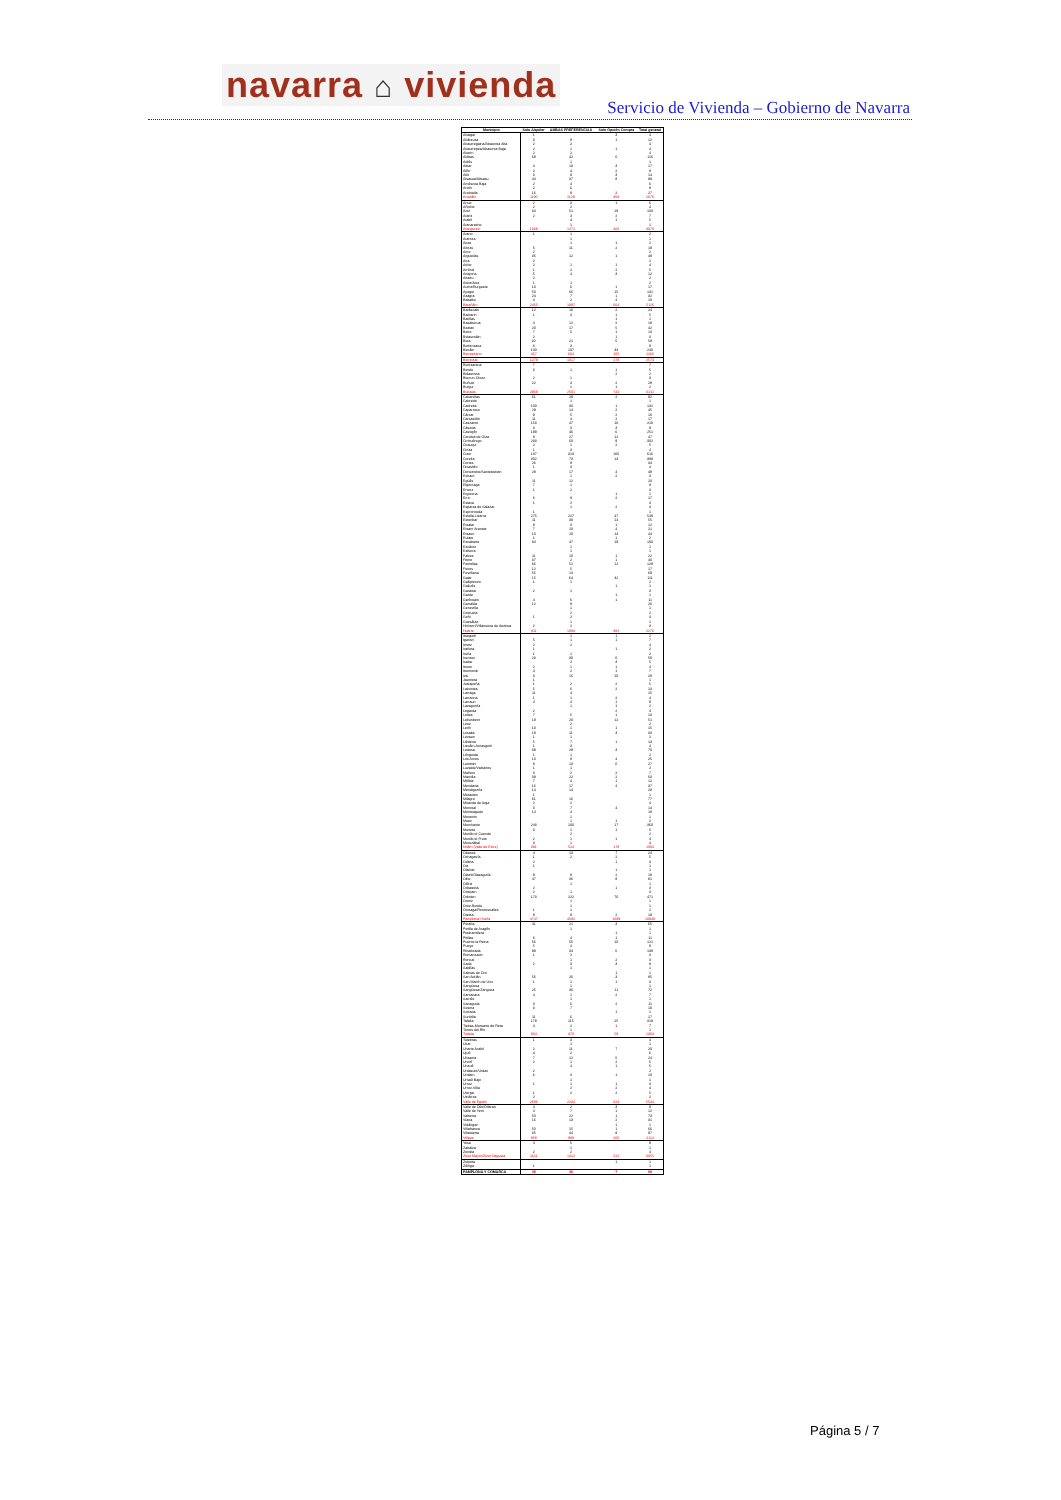navarra ⌂ vivienda
Servicio de Vivienda – Gobierno de Navarra
| Municipio | Solo Alquiler | AMBAS PREFERENCIAS | Solo Opción Compra | Total general |
| --- | --- | --- | --- | --- |
| Abaigar | 1 | | 3 | 4 |
| Abárzuza | 3 | 8 | 1 | 12 |
| Abaurregaina/Abaurrea Alta | 2 | 2 | | 4 |
| Abaurrepea/Abaurrea Baja | 2 | 1 | 1 | 4 |
| Aberin | 2 | 2 | | 4 |
| Ablitas | 68 | 42 | 6 | 116 |
| Adiós | | 1 | | 1 |
| Aibar | 4 | 10 | 3 | 17 |
| Allín | 2 | 4 | 2 | 8 |
| Allo | 3 | 8 | 3 | 14 |
| Alsasua/Altsasu | 44 | 37 | 8 | 89 |
| Améscoa Baja | 2 | 4 | | 6 |
| Ancín | 2 | 6 | | 8 |
| Andosilla | 16 | 9 | 2 | 27 |
| Ansoáin | 1190 | 1128 | 358 | 2676 |
| Anue | 2 | 3 | 1 | 6 |
| Añorbe | 2 | 2 | | 4 |
| Aoiz | 34 | 51 | 18 | 103 |
| Araitz | 2 | 3 | 2 | 7 |
| Arakil | | 4 | 1 | 5 |
| Aranarache | | 1 | | 1 |
| Aranguren | 1339 | 1271 | 460 | 3070 |
| Arano | 1 | 1 | | 2 |
| Arantza | | 1 | | 1 |
| Arias | | 1 | 1 | 2 |
| Arbizu | 5 | 11 | 2 | 18 |
| Arce | 2 | | | 2 |
| Arguedas | 35 | 12 | 1 | 48 |
| Aria | 2 | | | 2 |
| Aribe | 2 | 1 | 1 | 4 |
| Arróniz | 1 | 2 | 2 | 5 |
| Artajona | 5 | 4 | 3 | 12 |
| Artazu | 2 | | | 2 |
| Atetz/Atez | 1 | 1 | | 2 |
| Auritz/Burguete | 10 | 6 | 1 | 17 |
| Ayegui | 50 | 66 | 15 | 131 |
| Azagra | 24 | 7 | 1 | 32 |
| Bakaiku | 4 | 2 | 4 | 10 |
| Barañáin | 2455 | 1997 | 664 | 5116 |
| Barásoain | 12 | 10 | 2 | 24 |
| Barbarin | 1 | 3 | 1 | 5 |
| Barillas | | | 1 | 1 |
| Basaburua | 4 | 12 | 2 | 18 |
| Baztan | 20 | 17 | 5 | 42 |
| Beire | 7 | 5 | 1 | 13 |
| Belascoáin | 2 | | 1 | 3 |
| Bera | 32 | 21 | 5 | 58 |
| Berbinzana | 6 | 3 | | 9 |
| Beriáin | 100 | 107 | 33 | 240 |
| Berrioplano | 457 | 604 | 205 | 1266 |
| Berriozar | 1279 | 1017 | 278 | 2574 |
| Bertizarana | 7 | | | 7 |
| Betelu | 3 | 1 | 1 | 5 |
| Bidaurreta | | | 2 | 2 |
| Biurrun-Olcoz | 2 | 1 | | 3 |
| Buñuel | 22 | 4 | 2 | 28 |
| Burgui | | 1 | 1 | 2 |
| Burlada | 2969 | 2501 | 741 | 6211 |
| Cabanillas | 61 | 29 | 2 | 92 |
| Cabredo | | 1 | | 1 |
| Cadreita | 100 | 30 | 1 | 131 |
| Caparroso | 29 | 14 | 2 | 45 |
| Cárcar | 9 | 5 | 2 | 16 |
| Carcastillo | 11 | 4 | 2 | 17 |
| Cascante | 153 | 47 | 10 | 210 |
| Cáseda | 3 | 3 | 3 | 9 |
| Castejón | 199 | 46 | 6 | 251 |
| Cendea de Olza | 8 | 27 | 12 | 47 |
| Cintruénigo | 233 | 60 | 9 | 302 |
| Cirauqui | 2 | 1 | 2 | 5 |
| Ciriza | 1 | 3 | | 4 |
| Cizur | 137 | 313 | 166 | 616 |
| Corella | 302 | 73 | 13 | 388 |
| Cortes | 26 | 8 | | 34 |
| Dicastillo | 1 | 3 | | 4 |
| Doneztebe/Santesteban | 28 | 17 | 4 | 49 |
| Echarri | | 1 | 2 | 3 |
| Egüés | 11 | 12 | | 23 |
| Elgorriaga | 7 | 1 | | 8 |
| Eneriz | 1 | 2 | | 3 |
| Ergoiena | | | 1 | 1 |
| Erro | 6 | 9 | 2 | 17 |
| Eslava | 1 | 2 | | 3 |
| Esparza de Salazar | | 1 | 2 | 3 |
| Espronceda | 1 | | | 1 |
| Estella-Lizarra | 275 | 227 | 47 | 549 |
| Esteribar | 11 | 30 | 14 | 55 |
| Etxalar | 8 | 3 | 1 | 12 |
| Etxarri Aranatz | 7 | 10 | 4 | 21 |
| Etxauri | 10 | 20 | 14 | 44 |
| Eulate | 1 | | 1 | 2 |
| Ezcabarte | 34 | 47 | 19 | 100 |
| Ezcároz | | 1 | | 1 |
| Ezkurra | | 1 | | 1 |
| Falces | 11 | 10 | 1 | 22 |
| Fitero | 37 | 2 | 1 | 40 |
| Fontellas | 66 | 51 | 12 | 129 |
| Funes | 12 | 5 | | 17 |
| Fustiñana | 55 | 14 | | 69 |
| Galar | 15 | 64 | 32 | 111 |
| Gallipienzo | 1 | 1 | | 2 |
| Gallués | | | 1 | 1 |
| Garaioa | 2 | 1 | | 3 |
| Garde | | | 1 | 1 |
| Garínoain | 4 | 6 | 1 | 11 |
| Garralda | 12 | 8 | | 20 |
| Genevilla | | 1 | | 1 |
| Goizueta | | 2 | | 2 |
| Goñi | 1 | 2 | | 3 |
| Guesálaz | | 1 | | 1 |
| Hiriberri/Villanueva de Aezkoa | 2 | 1 | | 3 |
| Huarte | 811 | 1084 | 381 | 2276 |
| Ibargoiti | | 1 | 1 | 2 |
| Igantzi | 5 | 1 | 1 | 7 |
| Imotz | 2 | 2 | | 4 |
| Irañeta | 1 | | 1 | 2 |
| Iruña | 1 | 1 | | 2 |
| Irurtzun | 23 | 30 | 6 | 59 |
| Isaba | | 2 | 3 | 5 |
| Ituren | 2 | 1 | 1 | 4 |
| Iturmendi | 4 | 2 | 1 | 7 |
| Iza | 3 | 15 | 10 | 28 |
| Jaurrieta | 1 | | | 1 |
| Juslapeña | 1 | 2 | 2 | 5 |
| Lakuntza | 5 | 6 | 2 | 13 |
| Larraga | 11 | 4 | | 15 |
| Larraona | 1 | 1 | 2 | 4 |
| Larraun | 4 | 4 | 1 | 9 |
| Lazagurría | | 1 | 1 | 2 |
| Legarda | 2 | | 2 | 4 |
| Leitza | 7 | 5 | 1 | 13 |
| Lekunberri | 19 | 20 | 12 | 51 |
| Leoz | | 2 | | 2 |
| Lerín | 13 | 1 | 1 | 15 |
| Lesaka | 19 | 11 | 3 | 33 |
| Lezaun | 1 | 1 | | 2 |
| Liédena | 5 | 7 | 1 | 13 |
| Lizoáin-Arriasgoiti | 1 | 3 | | 4 |
| Lodosa | 39 | 28 | 3 | 70 |
| Lónguida | 1 | 1 | | 2 |
| Los Arcos | 13 | 8 | 4 | 25 |
| Lumbier | 8 | 13 | 6 | 27 |
| Luzaide/Valcarlos | 1 | 1 | | 2 |
| Mañeru | 3 | 2 | 2 | 7 |
| Marcilla | 39 | 22 | 2 | 63 |
| Mélida | 7 | 4 | 1 | 12 |
| Mendavia | 16 | 17 | 4 | 37 |
| Mendigorría | 14 | 14 | | 28 |
| Metauten | 1 | | | 1 |
| Milagro | 61 | 16 | | 77 |
| Miranda de Arga | 2 | 2 | | 4 |
| Monreal | 3 | 7 | 4 | 14 |
| Monteagudo | 14 | 4 | | 18 |
| Morentin | | 1 | | 1 |
| Muez | | 1 | 1 | 2 |
| Murchante | 243 | 100 | 17 | 360 |
| Murieta | 3 | 1 | 1 | 5 |
| Murillo el Cuende | | 2 | | 2 |
| Murillo el Fruto | 2 | 1 | 1 | 4 |
| Muruzábal | 3 | 1 | | 4 |
| Noáin (Valle de Elorz) | 381 | 524 | 179 | 1084 |
| Obanos | 4 | 13 | 7 | 24 |
| Ochagavía | 1 | 2 | 2 | 5 |
| Odieta | 2 | | 1 | 3 |
| Oiz | 1 | | | 1 |
| Olaibar | | | 1 | 1 |
| Olazti/Olazagutía | 9 | 8 | 2 | 19 |
| Olite | 47 | 36 | 8 | 91 |
| Olóriz | | 1 | | 1 |
| Orbaizeta | 2 | | 1 | 3 |
| Orisoain | 2 | 1 | | 3 |
| Orkoien | 173 | 222 | 76 | 471 |
| Oronz | | 1 | | 1 |
| Oroz-Betelu | | 1 | | 1 |
| Orreaga/Roncesvalles | 1 | 1 | | 2 |
| Oteiza | 8 | 9 | 2 | 19 |
| Pamplona / Iruña | 4747 | 4502 | 1699 | 10948 |
| Peralta | 41 | 21 | 3 | 65 |
| Petilla de Aragón | | 1 | | 1 |
| Piedramillera | | | 1 | 1 |
| Pitillas | 6 | 4 | 1 | 11 |
| Puente la Reina | 56 | 55 | 10 | 121 |
| Pueyo | 5 | 4 | | 9 |
| Ribaforada | 99 | 34 | 6 | 139 |
| Romanzado | 1 | 2 | | 3 |
| Roncal | | 1 | 2 | 3 |
| Sada | 2 | 3 | 3 | 8 |
| Saldías | | 1 | | 1 |
| Salinas de Oro | | | 1 | 1 |
| San Adrián | 56 | 26 | 3 | 85 |
| San Martín de Unx | 1 | 1 | 1 | 3 |
| Sangüesa | | 1 | | 1 |
| Sangüesa/Zangoza | 25 | 36 | 11 | 72 |
| Santacara | 4 | 1 | 2 | 7 |
| Sarriés | | 1 | | 1 |
| Sartaguda | 3 | 6 | 2 | 11 |
| Sesma | 3 | 7 | | 10 |
| Sorlada | | | 1 | 1 |
| Sunbilla | 11 | 6 | | 17 |
| Tafalla | 178 | 115 | 25 | 318 |
| Tiebas-Muruarte de Reta | 4 | 2 | 1 | 7 |
| Torres del Río | | 1 | | 1 |
| Tudela | 934 | 370 | 59 | 1363 |
| Tulebras | 1 | 3 | | 4 |
| Ucar | | 1 | | 1 |
| Uharte Arakil | 2 | 11 | 7 | 20 |
| Ujué | 4 | 2 | | 6 |
| Ultzama | 7 | 12 | 5 | 24 |
| Uncití | 2 | 1 | 2 | 5 |
| Unzué | | 4 | 1 | 5 |
| Urdazubi/Urdax | 2 | | | 2 |
| Urdiain | 6 | 3 | 1 | 10 |
| Urraúl Bajo | | 1 | | 1 |
| Urroz | 1 | 1 | 1 | 3 |
| Urroz-Villa | | 2 | 2 | 4 |
| Uterga | 1 | 2 | 2 | 5 |
| Uztárroz | 2 | | | 2 |
| Valle de Egüés | 2686 | 2234 | 624 | 5544 |
| Valle de Ollo/Ollaran | 4 | 2 | 3 | 9 |
| Valle de Yerri | 4 | 7 | 1 | 12 |
| Valtierra | 50 | 22 | 1 | 73 |
| Viana | 16 | 13 | 2 | 31 |
| Vidángoz | | | 1 | 1 |
| Villafranca | 50 | 15 | 1 | 66 |
| Villatuerta | 35 | 44 | 8 | 87 |
| Villava | 858 | 989 | 265 | 2112 |
| Yesa | 4 | 5 | | 9 |
| Zabalza | | 1 | | 1 |
| Ziordia | 2 | 2 | | 4 |
| Zizur Mayor/Zizur Nagusia | 1121 | 1412 | 522 | 3055 |
| Zubieta | | | 1 | 1 |
| Zúñiga | 1 | | | 1 |
| PAMPLONA Y COMARCA | 45 | 46 | 7 | 98 |
Página 5 / 7